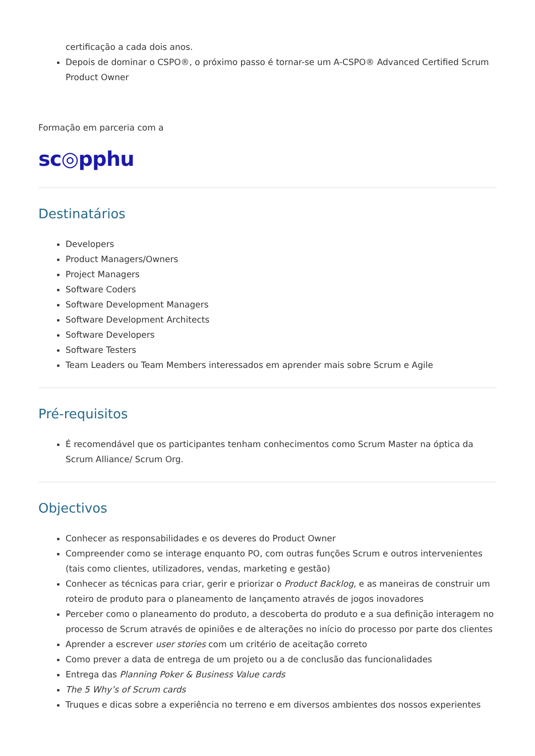certificação a cada dois anos.
Depois de dominar o CSPO®, o próximo passo é tornar-se um A-CSPO® Advanced Certified Scrum Product Owner
Formação em parceria com a
sc◎pphu
Destinatários
Developers
Product Managers/Owners
Project Managers
Software Coders
Software Development Managers
Software Development Architects
Software Developers
Software Testers
Team Leaders ou Team Members interessados em aprender mais sobre Scrum e Agile
Pré-requisitos
É recomendável que os participantes tenham conhecimentos como Scrum Master na óptica da Scrum Alliance/ Scrum Org.
Objectivos
Conhecer as responsabilidades e os deveres do Product Owner
Compreender como se interage enquanto PO, com outras funções Scrum e outros intervenientes (tais como clientes, utilizadores, vendas, marketing e gestão)
Conhecer as técnicas para criar, gerir e priorizar o Product Backlog, e as maneiras de construir um roteiro de produto para o planeamento de lançamento através de jogos inovadores
Perceber como o planeamento do produto, a descoberta do produto e a sua definição interagem no processo de Scrum através de opiniões e de alterações no início do processo por parte dos clientes
Aprender a escrever user stories com um critério de aceitação correto
Como prever a data de entrega de um projeto ou a de conclusão das funcionalidades
Entrega das Planning Poker & Business Value cards
The 5 Why’s of Scrum cards
Truques e dicas sobre a experiência no terreno e em diversos ambientes dos nossos experientes